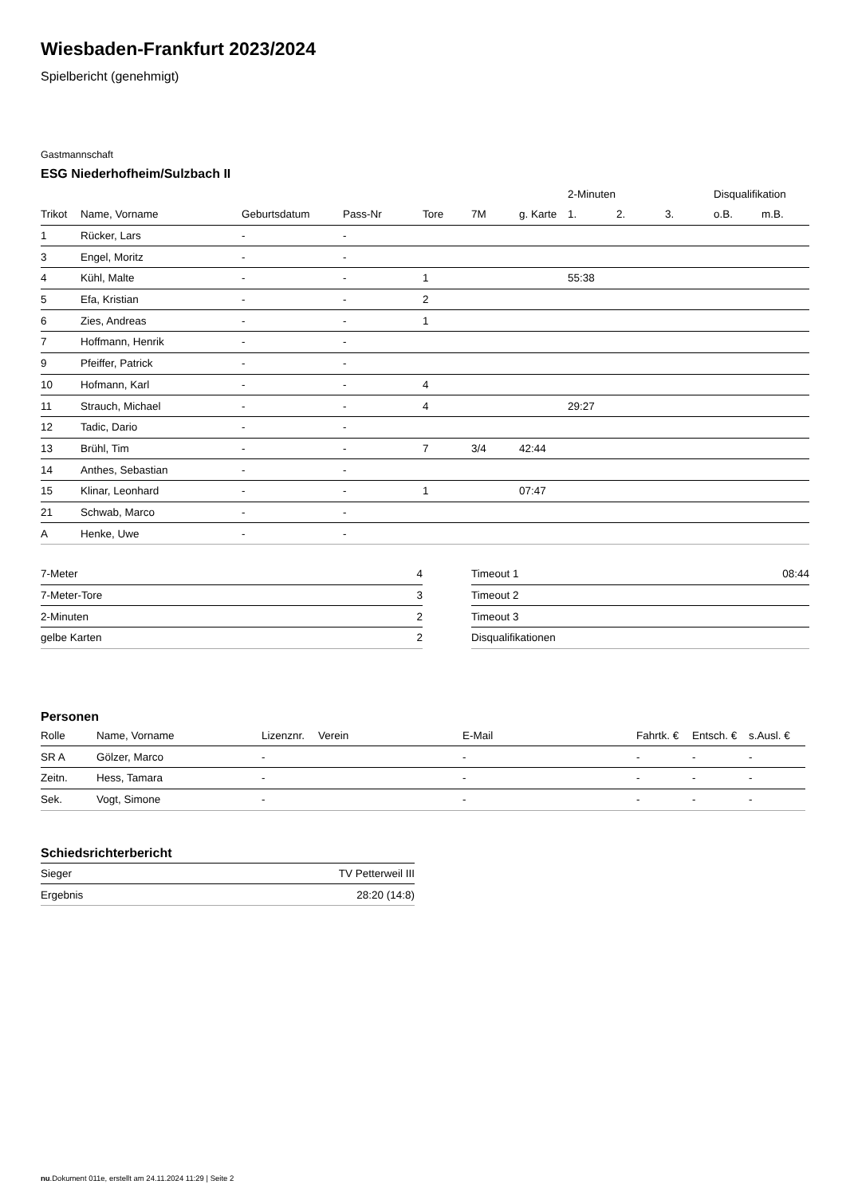Wiesbaden-Frankfurt 2023/2024
Spielbericht (genehmigt)
Gastmannschaft
ESG Niederhofheim/Sulzbach II
| | | | | | | | 2-Minuten | | | Disqualifikation | |
| --- | --- | --- | --- | --- | --- | --- | --- | --- | --- | --- | --- |
| Trikot | Name, Vorname | Geburtsdatum | Pass-Nr | Tore | 7M | g. Karte | 1. | 2. | 3. | o.B. | m.B. |
| 1 | Rücker, Lars | - | - | | | | | | | | |
| 3 | Engel, Moritz | - | - | | | | | | | | |
| 4 | Kühl, Malte | - | - | 1 | | | 55:38 | | | | |
| 5 | Efa, Kristian | - | - | 2 | | | | | | | |
| 6 | Zies, Andreas | - | - | 1 | | | | | | | |
| 7 | Hoffmann, Henrik | - | - | | | | | | | | |
| 9 | Pfeiffer, Patrick | - | - | | | | | | | | |
| 10 | Hofmann, Karl | - | - | 4 | | | | | | | |
| 11 | Strauch, Michael | - | - | 4 | | | 29:27 | | | | |
| 12 | Tadic, Dario | - | - | | | | | | | | |
| 13 | Brühl, Tim | - | - | 7 | 3/4 | 42:44 | | | | | |
| 14 | Anthes, Sebastian | - | - | | | | | | | | |
| 15 | Klinar, Leonhard | - | - | 1 | | 07:47 | | | | | |
| 21 | Schwab, Marco | - | - | | | | | | | | |
| A | Henke, Uwe | - | - | | | | | | | | |
| 7-Meter | 4 |
| 7-Meter-Tore | 3 |
| 2-Minuten | 2 |
| gelbe Karten | 2 |
| Timeout 1 | 08:44 |
| Timeout 2 | |
| Timeout 3 | |
| Disqualifikationen | |
Personen
| Rolle | Name, Vorname | Lizenznr. | Verein | E-Mail | Fahrtk. € | Entsch. € | s.Ausl. € |
| --- | --- | --- | --- | --- | --- | --- | --- |
| SR A | Gölzer, Marco | - | | - | - | - | - |
| Zeitn. | Hess, Tamara | - | | - | - | - | - |
| Sek. | Vogt, Simone | - | | - | - | - | - |
Schiedsrichterbericht
| Sieger | TV Petterweil III |
| Ergebnis | 28:20 (14:8) |
nu.Dokument 011e, erstellt am 24.11.2024 11:29 | Seite 2